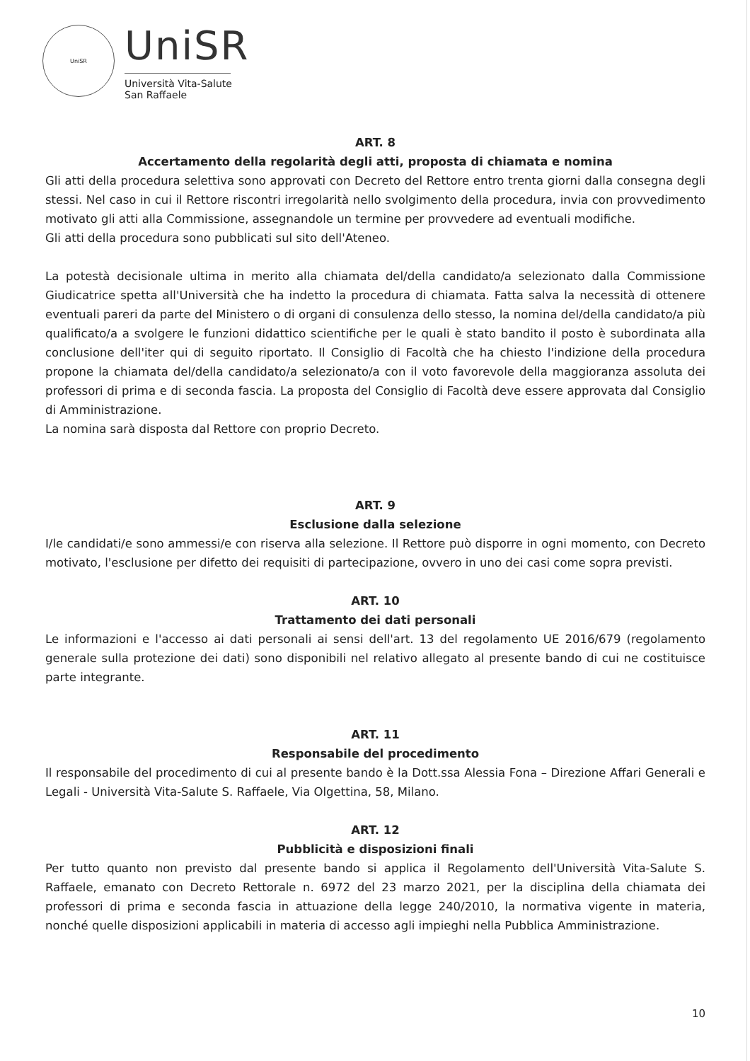UniSR
UniSR
Università Vita-Salute
San Raffaele
ART. 8
Accertamento della regolarità degli atti, proposta di chiamata e nomina
Gli atti della procedura selettiva sono approvati con Decreto del Rettore entro trenta giorni dalla consegna degli stessi. Nel caso in cui il Rettore riscontri irregolarità nello svolgimento della procedura, invia con provvedimento motivato gli atti alla Commissione, assegnandole un termine per provvedere ad eventuali modifiche.
Gli atti della procedura sono pubblicati sul sito dell'Ateneo.
La potestà decisionale ultima in merito alla chiamata del/della candidato/a selezionato dalla Commissione Giudicatrice spetta all'Università che ha indetto la procedura di chiamata. Fatta salva la necessità di ottenere eventuali pareri da parte del Ministero o di organi di consulenza dello stesso, la nomina del/della candidato/a più qualificato/a a svolgere le funzioni didattico scientifiche per le quali è stato bandito il posto è subordinata alla conclusione dell'iter qui di seguito riportato. Il Consiglio di Facoltà che ha chiesto l'indizione della procedura propone la chiamata del/della candidato/a selezionato/a con il voto favorevole della maggioranza assoluta dei professori di prima e di seconda fascia. La proposta del Consiglio di Facoltà deve essere approvata dal Consiglio di Amministrazione.
La nomina sarà disposta dal Rettore con proprio Decreto.
ART. 9
Esclusione dalla selezione
I/le candidati/e sono ammessi/e con riserva alla selezione. Il Rettore può disporre in ogni momento, con Decreto motivato, l'esclusione per difetto dei requisiti di partecipazione, ovvero in uno dei casi come sopra previsti.
ART. 10
Trattamento dei dati personali
Le informazioni e l'accesso ai dati personali ai sensi dell'art. 13 del regolamento UE 2016/679 (regolamento generale sulla protezione dei dati) sono disponibili nel relativo allegato al presente bando di cui ne costituisce parte integrante.
ART. 11
Responsabile del procedimento
Il responsabile del procedimento di cui al presente bando è la Dott.ssa Alessia Fona – Direzione Affari Generali e Legali - Università Vita-Salute S. Raffaele, Via Olgettina, 58, Milano.
ART. 12
Pubblicità e disposizioni finali
Per tutto quanto non previsto dal presente bando si applica il Regolamento dell'Università Vita-Salute S. Raffaele, emanato con Decreto Rettorale n. 6972 del 23 marzo 2021, per la disciplina della chiamata dei professori di prima e seconda fascia in attuazione della legge 240/2010, la normativa vigente in materia, nonché quelle disposizioni applicabili in materia di accesso agli impieghi nella Pubblica Amministrazione.
10